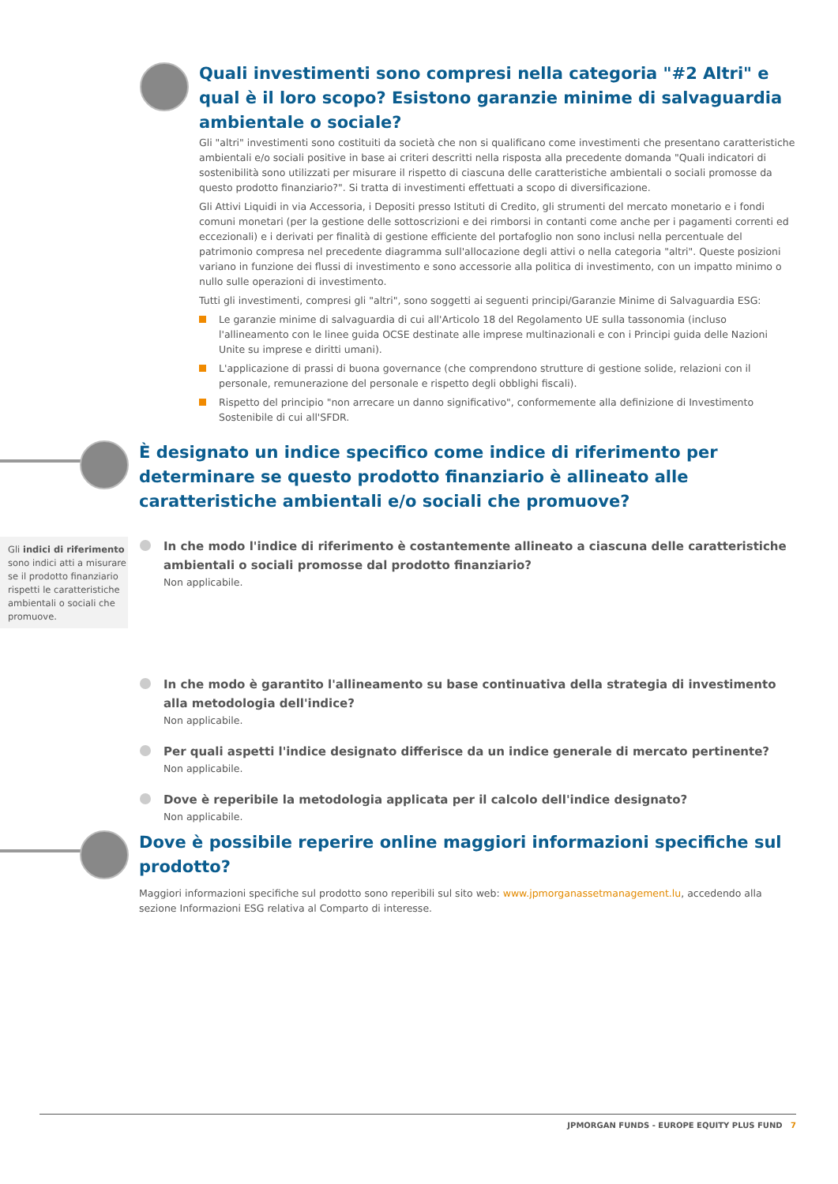Quali investimenti sono compresi nella categoria "#2 Altri" e qual è il loro scopo? Esistono garanzie minime di salvaguardia ambientale o sociale?
Gli "altri" investimenti sono costituiti da società che non si qualificano come investimenti che presentano caratteristiche ambientali e/o sociali positive in base ai criteri descritti nella risposta alla precedente domanda "Quali indicatori di sostenibilità sono utilizzati per misurare il rispetto di ciascuna delle caratteristiche ambientali o sociali promosse da questo prodotto finanziario?". Si tratta di investimenti effettuati a scopo di diversificazione.
Gli Attivi Liquidi in via Accessoria, i Depositi presso Istituti di Credito, gli strumenti del mercato monetario e i fondi comuni monetari (per la gestione delle sottoscrizioni e dei rimborsi in contanti come anche per i pagamenti correnti ed eccezionali) e i derivati per finalità di gestione efficiente del portafoglio non sono inclusi nella percentuale del patrimonio compresa nel precedente diagramma sull'allocazione degli attivi o nella categoria "altri". Queste posizioni variano in funzione dei flussi di investimento e sono accessorie alla politica di investimento, con un impatto minimo o nullo sulle operazioni di investimento.
Tutti gli investimenti, compresi gli "altri", sono soggetti ai seguenti principi/Garanzie Minime di Salvaguardia ESG:
Le garanzie minime di salvaguardia di cui all'Articolo 18 del Regolamento UE sulla tassonomia (incluso l'allineamento con le linee guida OCSE destinate alle imprese multinazionali e con i Principi guida delle Nazioni Unite su imprese e diritti umani).
L'applicazione di prassi di buona governance (che comprendono strutture di gestione solide, relazioni con il personale, remunerazione del personale e rispetto degli obblighi fiscali).
Rispetto del principio "non arrecare un danno significativo", conformemente alla definizione di Investimento Sostenibile di cui all'SFDR.
È designato un indice specifico come indice di riferimento per determinare se questo prodotto finanziario è allineato alle caratteristiche ambientali e/o sociali che promuove?
Gli indici di riferimento sono indici atti a misurare se il prodotto finanziario rispetti le caratteristiche ambientali o sociali che promuove.
In che modo l'indice di riferimento è costantemente allineato a ciascuna delle caratteristiche ambientali o sociali promosse dal prodotto finanziario?
Non applicabile.
In che modo è garantito l'allineamento su base continuativa della strategia di investimento alla metodologia dell'indice?
Non applicabile.
Per quali aspetti l'indice designato differisce da un indice generale di mercato pertinente?
Non applicabile.
Dove è reperibile la metodologia applicata per il calcolo dell'indice designato?
Non applicabile.
Dove è possibile reperire online maggiori informazioni specifiche sul prodotto?
Maggiori informazioni specifiche sul prodotto sono reperibili sul sito web: www.jpmorganassetmanagement.lu, accedendo alla sezione Informazioni ESG relativa al Comparto di interesse.
JPMORGAN FUNDS - EUROPE EQUITY PLUS FUND 7